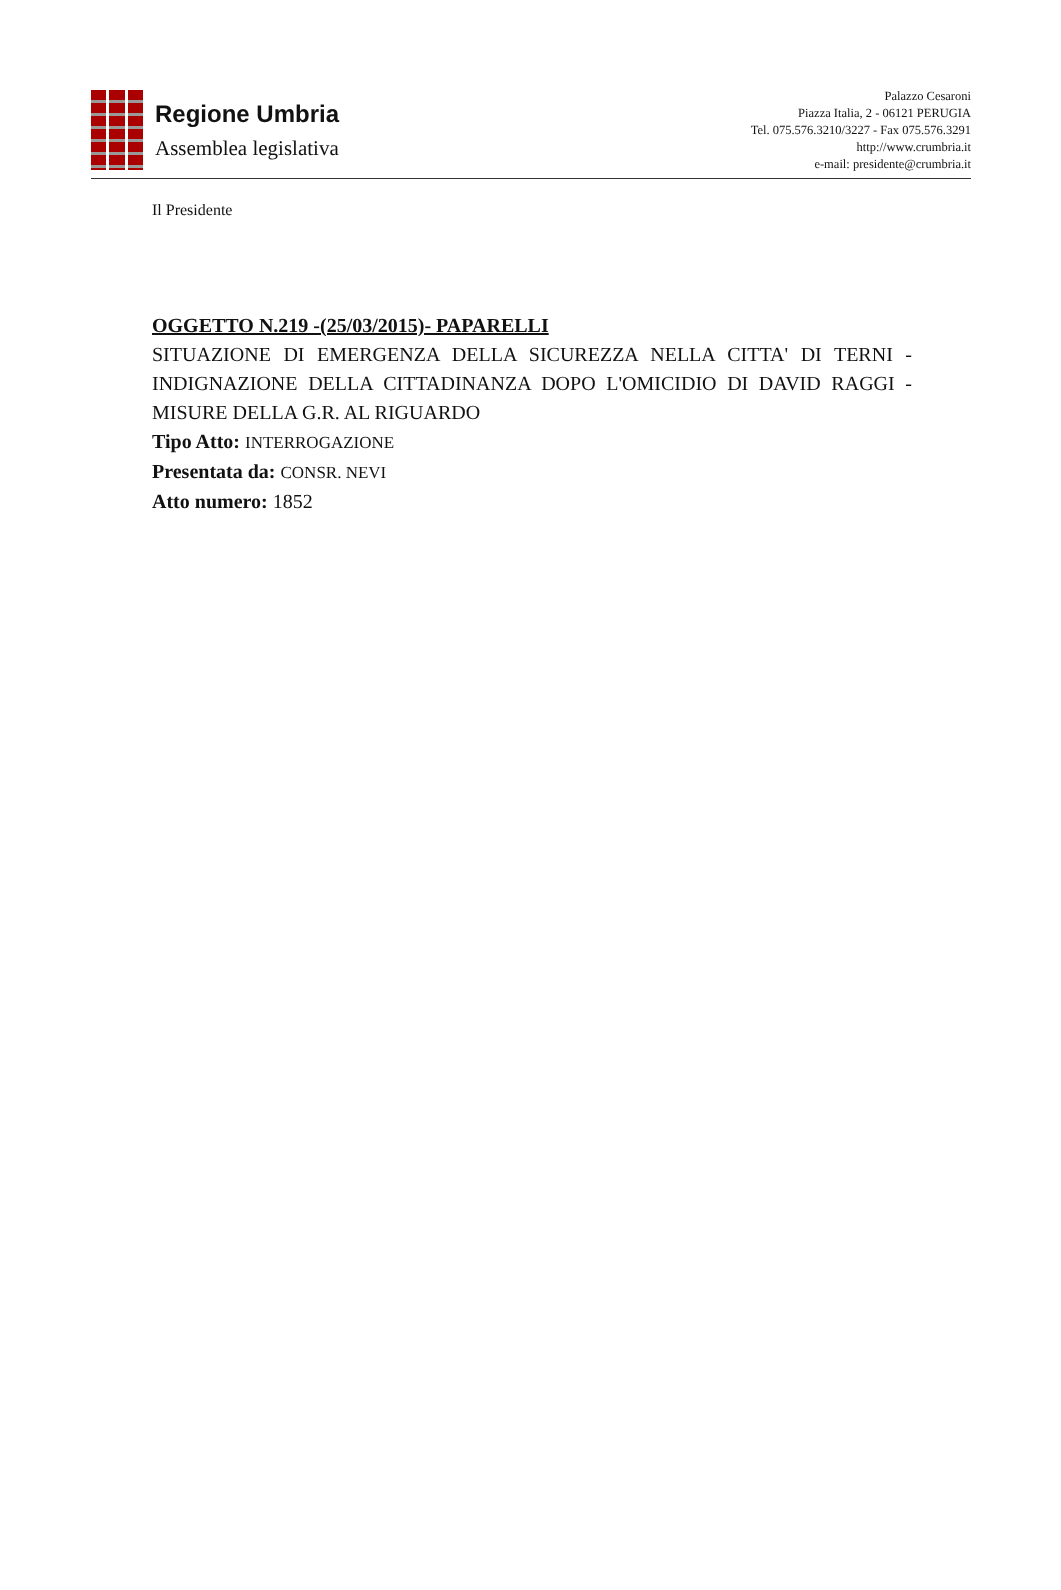Regione Umbria
Assemblea legislativa
Palazzo Cesaroni
Piazza Italia, 2 - 06121 PERUGIA
Tel. 075.576.3210/3227 - Fax 075.576.3291
http://www.crumbria.it
e-mail: presidente@crumbria.it
Il Presidente
OGGETTO N.219 -(25/03/2015)- PAPARELLI
SITUAZIONE DI EMERGENZA DELLA SICUREZZA NELLA CITTA' DI TERNI - INDIGNAZIONE DELLA CITTADINANZA DOPO L'OMICIDIO DI DAVID RAGGI - MISURE DELLA G.R. AL RIGUARDO
Tipo Atto: INTERROGAZIONE
Presentata da: CONSR. NEVI
Atto numero: 1852